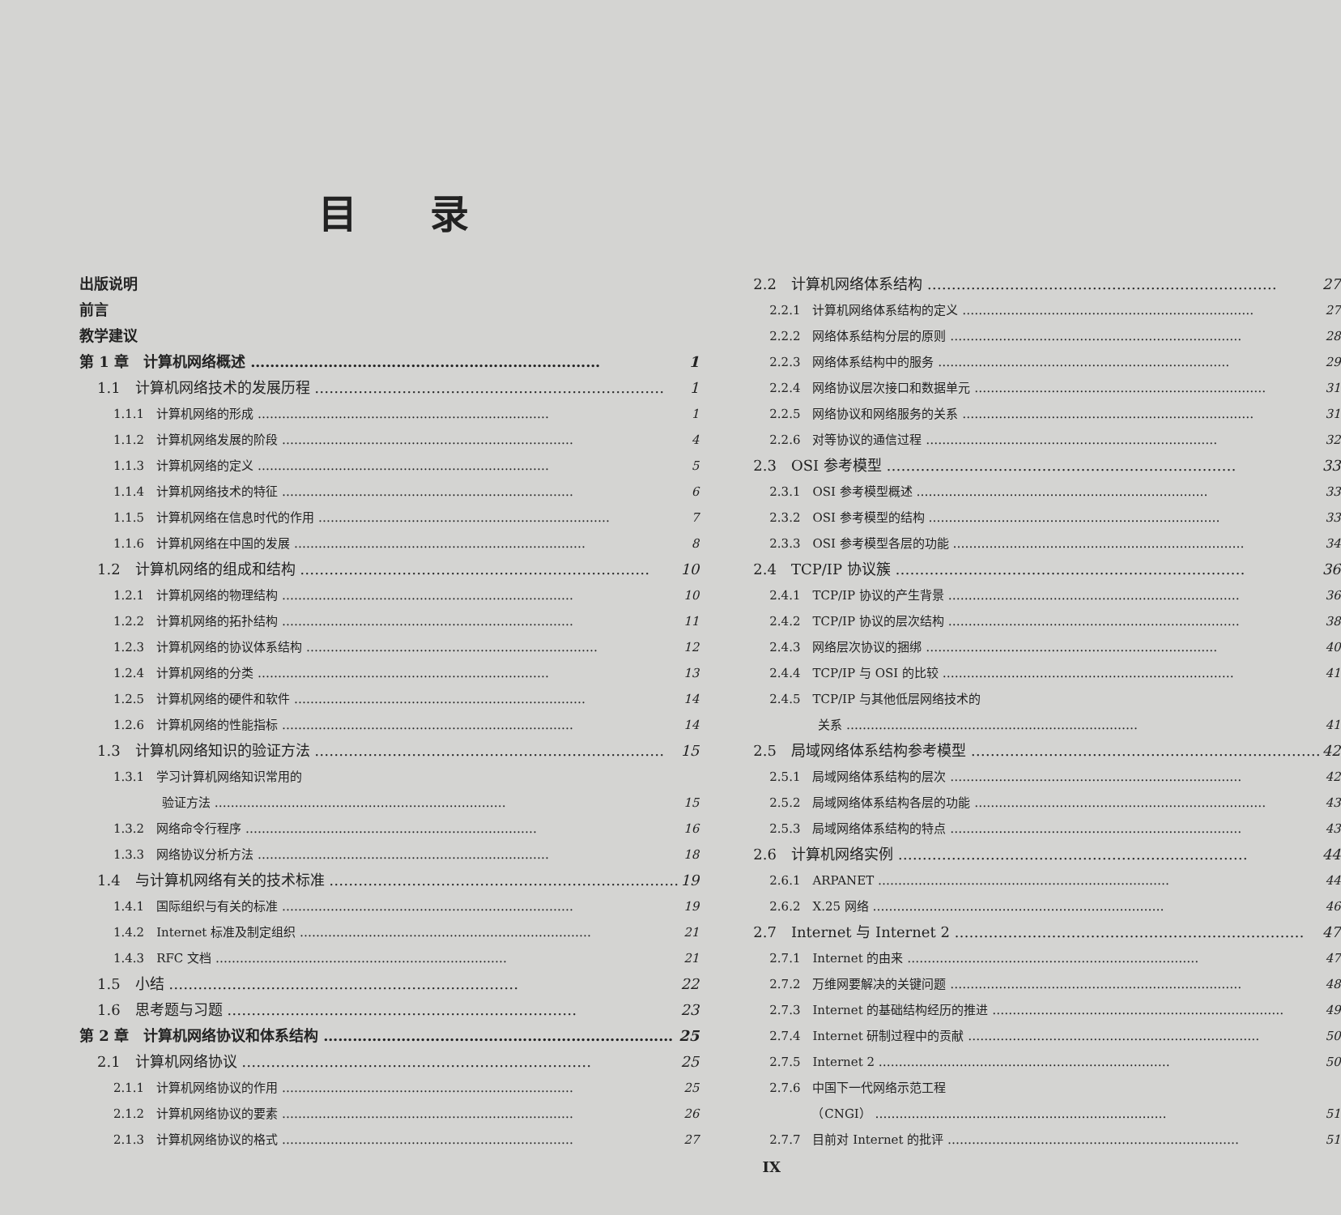目录
出版说明
前言
教学建议
第 1 章　计算机网络概述 1
1.1　计算机网络技术的发展历程 1
1.1.1　计算机网络的形成 1
1.1.2　计算机网络发展的阶段 4
1.1.3　计算机网络的定义 5
1.1.4　计算机网络技术的特征 6
1.1.5　计算机网络在信息时代的作用 7
1.1.6　计算机网络在中国的发展 8
1.2　计算机网络的组成和结构 10
1.2.1　计算机网络的物理结构 10
1.2.2　计算机网络的拓扑结构 11
1.2.3　计算机网络的协议体系结构 12
1.2.4　计算机网络的分类 13
1.2.5　计算机网络的硬件和软件 14
1.2.6　计算机网络的性能指标 14
1.3　计算机网络知识的验证方法 15
1.3.1　学习计算机网络知识常用的
　　　　验证方法 15
1.3.2　网络命令行程序 16
1.3.3　网络协议分析方法 18
1.4　与计算机网络有关的技术标准 19
1.4.1　国际组织与有关的标准 19
1.4.2　Internet 标准及制定组织 21
1.4.3　RFC 文档 21
1.5　小结 22
1.6　思考题与习题 23
第 2 章　计算机网络协议和体系结构 25
2.1　计算机网络协议 25
2.1.1　计算机网络协议的作用 25
2.1.2　计算机网络协议的要素 26
2.1.3　计算机网络协议的格式 27
2.2　计算机网络体系结构 27
2.2.1　计算机网络体系结构的定义 27
2.2.2　网络体系结构分层的原则 28
2.2.3　网络体系结构中的服务 29
2.2.4　网络协议层次接口和数据单元 31
2.2.5　网络协议和网络服务的关系 31
2.2.6　对等协议的通信过程 32
2.3　OSI 参考模型 33
2.3.1　OSI 参考模型概述 33
2.3.2　OSI 参考模型的结构 33
2.3.3　OSI 参考模型各层的功能 34
2.4　TCP/IP 协议簇 36
2.4.1　TCP/IP 协议的产生背景 36
2.4.2　TCP/IP 协议的层次结构 38
2.4.3　网络层次协议的捆绑 40
2.4.4　TCP/IP 与 OSI 的比较 41
2.4.5　TCP/IP 与其他低层网络技术的
　　　　关系 41
2.5　局域网络体系结构参考模型 42
2.5.1　局域网络体系结构的层次 42
2.5.2　局域网络体系结构各层的功能 43
2.5.3　局域网络体系结构的特点 43
2.6　计算机网络实例 44
2.6.1　ARPANET 44
2.6.2　X.25 网络 46
2.7　Internet 与 Internet 2 47
2.7.1　Internet 的由来 47
2.7.2　万维网要解决的关键问题 48
2.7.3　Internet 的基础结构经历的推进 49
2.7.4　Internet 研制过程中的贡献 50
2.7.5　Internet 2 50
2.7.6　中国下一代网络示范工程
　　　　（CNGI） 51
2.7.7　目前对 Internet 的批评 51
IX